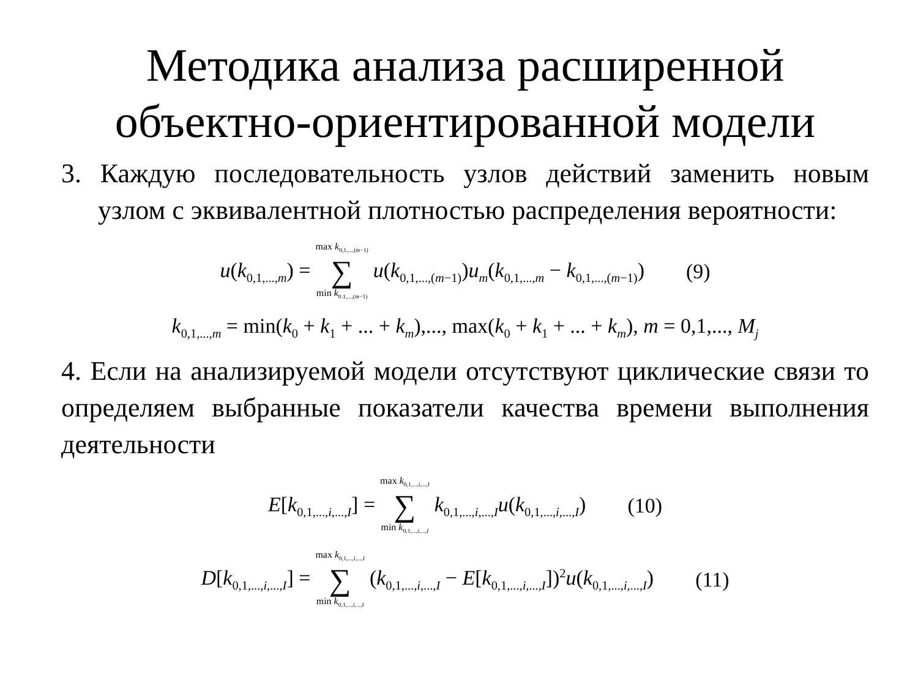Методика анализа расширенной объектно-ориентированной модели
3. Каждую последовательность узлов действий заменить новым узлом с эквивалентной плотностью распределения вероятности:
u(k<sub>0,1,...,m</sub>) = max k<sub>0,1,...,(m−1)</sub> ∑ min k<sub>0.1,...,(m−1)</sub> u(k<sub>0,1,...,(m−1)</sub>)u<sub>m</sub>(k<sub>0,1,...,m</sub> − k<sub>0,1,...,(m−1)</sub>) (9)
k<sub>0,1,...,m</sub> = min(k<sub>0</sub> + k<sub>1</sub> + ... + k<sub>m</sub>),..., max(k<sub>0</sub> + k<sub>1</sub> + ... + k<sub>m</sub>), m = 0,1,..., M<sub>j</sub>
4. Если на анализируемой модели отсутствуют циклические связи то определяем выбранные показатели качества времени выполнения деятельности
E[k<sub>0,1,...,i,...,I</sub>] = max k<sub>0,1,...,i,...,I</sub> ∑ min k<sub>0,1,...,i,...,I</sub> k<sub>0,1,...,i,...,I</sub>u(k<sub>0,1,...,i,...,I</sub>) (10)
D[k<sub>0,1,...,i,...,I</sub>] = max k<sub>0,1,...,i,...,I</sub> ∑ min k<sub>0,1,...,i,...,I</sub> (k<sub>0,1,...,i,...,I</sub> − E[k<sub>0,1,...,i,...,I</sub>])<sup>2</sup>u(k<sub>0,1,...,i,...,I</sub>) (11)